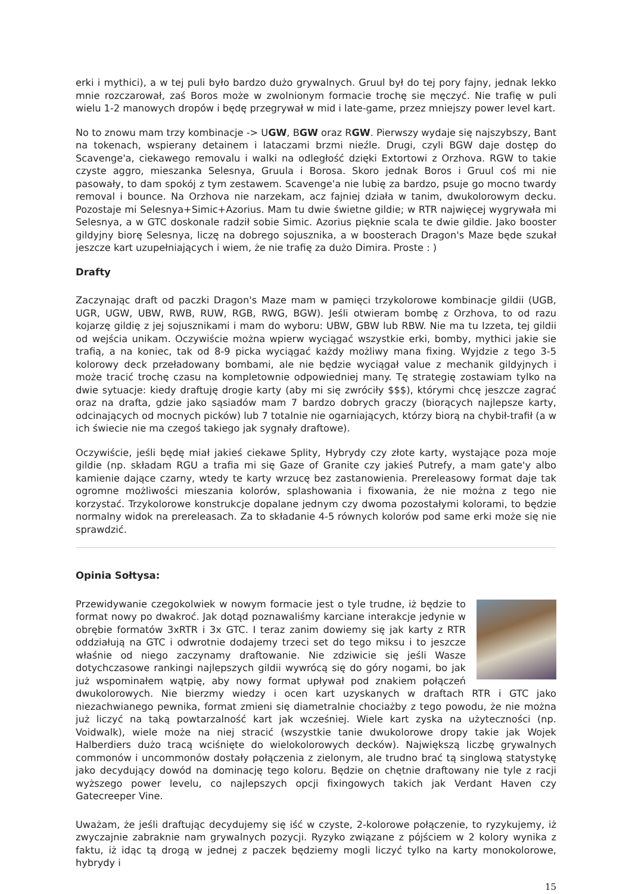erki i mythici), a w tej puli było bardzo dużo grywalnych. Gruul był do tej pory fajny, jednak lekko mnie rozczarował, zaś Boros może w zwolnionym formacie trochę sie męczyć. Nie trafię w puli wielu 1-2 manowych dropów i będę przegrywał w mid i late-game, przez mniejszy power level kart.
No to znowu mam trzy kombinacje -> UGW, BGW oraz RGW. Pierwszy wydaje się najszybszy, Bant na tokenach, wspierany detainem i lataczami brzmi nieźle. Drugi, czyli BGW daje dostęp do Scavenge'a, ciekawego removalu i walki na odległość dzięki Extortowi z Orzhova. RGW to takie czyste aggro, mieszanka Selesnya, Gruula i Borosa. Skoro jednak Boros i Gruul coś mi nie pasowały, to dam spokój z tym zestawem. Scavenge'a nie lubię za bardzo, psuje go mocno twardy removal i bounce. Na Orzhova nie narzekam, acz fajniej działa w tanim, dwukolorowym decku. Pozostaje mi Selesnya+Simic+Azorius. Mam tu dwie świetne gildie; w RTR najwięcej wygrywała mi Selesnya, a w GTC doskonale radził sobie Simic. Azorius pięknie scala te dwie gildie. Jako booster gildyjny biorę Selesnya, liczę na dobrego sojusznika, a w boosterach Dragon's Maze będe szukał jeszcze kart uzupełniających i wiem, że nie trafię za dużo Dimira. Proste : )
Drafty
Zaczynając draft od paczki Dragon's Maze mam w pamięci trzykolorowe kombinacje gildii (UGB, UGR, UGW, UBW, RWB, RUW, RGB, RWG, BGW). Jeśli otwieram bombę z Orzhova, to od razu kojarzę gildię z jej sojusznikami i mam do wyboru: UBW, GBW lub RBW. Nie ma tu Izzeta, tej gildii od wejścia unikam. Oczywiście można wpierw wyciągać wszystkie erki, bomby, mythici jakie sie trafią, a na koniec, tak od 8-9 picka wyciągać każdy możliwy mana fixing. Wyjdzie z tego 3-5 kolorowy deck przeładowany bombami, ale nie będzie wyciągał value z mechanik gildyjnych i może tracić trochę czasu na kompletownie odpowiedniej many. Tę strategię zostawiam tylko na dwie sytuacje: kiedy draftuję drogie karty (aby mi się zwróciły $$$), którymi chcę jeszcze zagrać oraz na drafta, gdzie jako sąsiadów mam 7 bardzo dobrych graczy (biorących najlepsze karty, odcinających od mocnych picków) lub 7 totalnie nie ogarniających, którzy biorą na chybił-trafił (a w ich świecie nie ma czegoś takiego jak sygnały draftowe).
Oczywiście, jeśli będę miał jakieś ciekawe Splity, Hybrydy czy złote karty, wystające poza moje gildie (np. składam RGU a trafia mi się Gaze of Granite czy jakieś Putrefy, a mam gate'y albo kamienie dające czarny, wtedy te karty wrzucę bez zastanowienia. Prereleasowy format daje tak ogromne możliwości mieszania kolorów, splashowania i fixowania, że nie można z tego nie korzystać. Trzykolorowe konstrukcje dopalane jednym czy dwoma pozostałymi kolorami, to będzie normalny widok na prereleasach. Za to składanie 4-5 równych kolorów pod same erki może się nie sprawdzić.
Opinia Sołtysa:
Przewidywanie czegokolwiek w nowym formacie jest o tyle trudne, iż będzie to format nowy po dwakroć. Jak dotąd poznawaliśmy karciane interakcje jedynie w obrębie formatów 3xRTR i 3x GTC. I teraz zanim dowiemy się jak karty z RTR oddziałują na GTC i odwrotnie dodajemy trzeci set do tego miksu i to jeszcze właśnie od niego zaczynamy draftowanie. Nie zdziwicie się jeśli Wasze dotychczasowe rankingi najlepszych gildii wywrócą się do góry nogami, bo jak już wspominałem wątpię, aby nowy format upływał pod znakiem połączeń dwukolorowych. Nie bierzmy wiedzy i ocen kart uzyskanych w draftach RTR i GTC jako niezachwianego pewnika, format zmieni się diametralnie chociażby z tego powodu, że nie można już liczyć na taką powtarzalność kart jak wcześniej. Wiele kart zyska na użyteczności (np. Voidwalk), wiele może na niej stracić (wszystkie tanie dwukolorowe dropy takie jak Wojek Halberdiers dużo tracą wciśnięte do wielokolorowych decków). Największą liczbę grywalnych commonów i uncommonów dostały połączenia z zielonym, ale trudno brać tą singlową statystykę jako decydujący dowód na dominację tego koloru. Będzie on chętnie draftowany nie tyle z racji wyższego power levelu, co najlepszych opcji fixingowych takich jak Verdant Haven czy Gatecreeper Vine.
Uważam, że jeśli draftując decydujemy się iść w czyste, 2-kolorowe połączenie, to ryzykujemy, iż zwyczajnie zabraknie nam grywalnych pozycji. Ryzyko związane z pójściem w 2 kolory wynika z faktu, iż idąc tą drogą w jednej z paczek będziemy mogli liczyć tylko na karty monokolorowe, hybrydy i
15